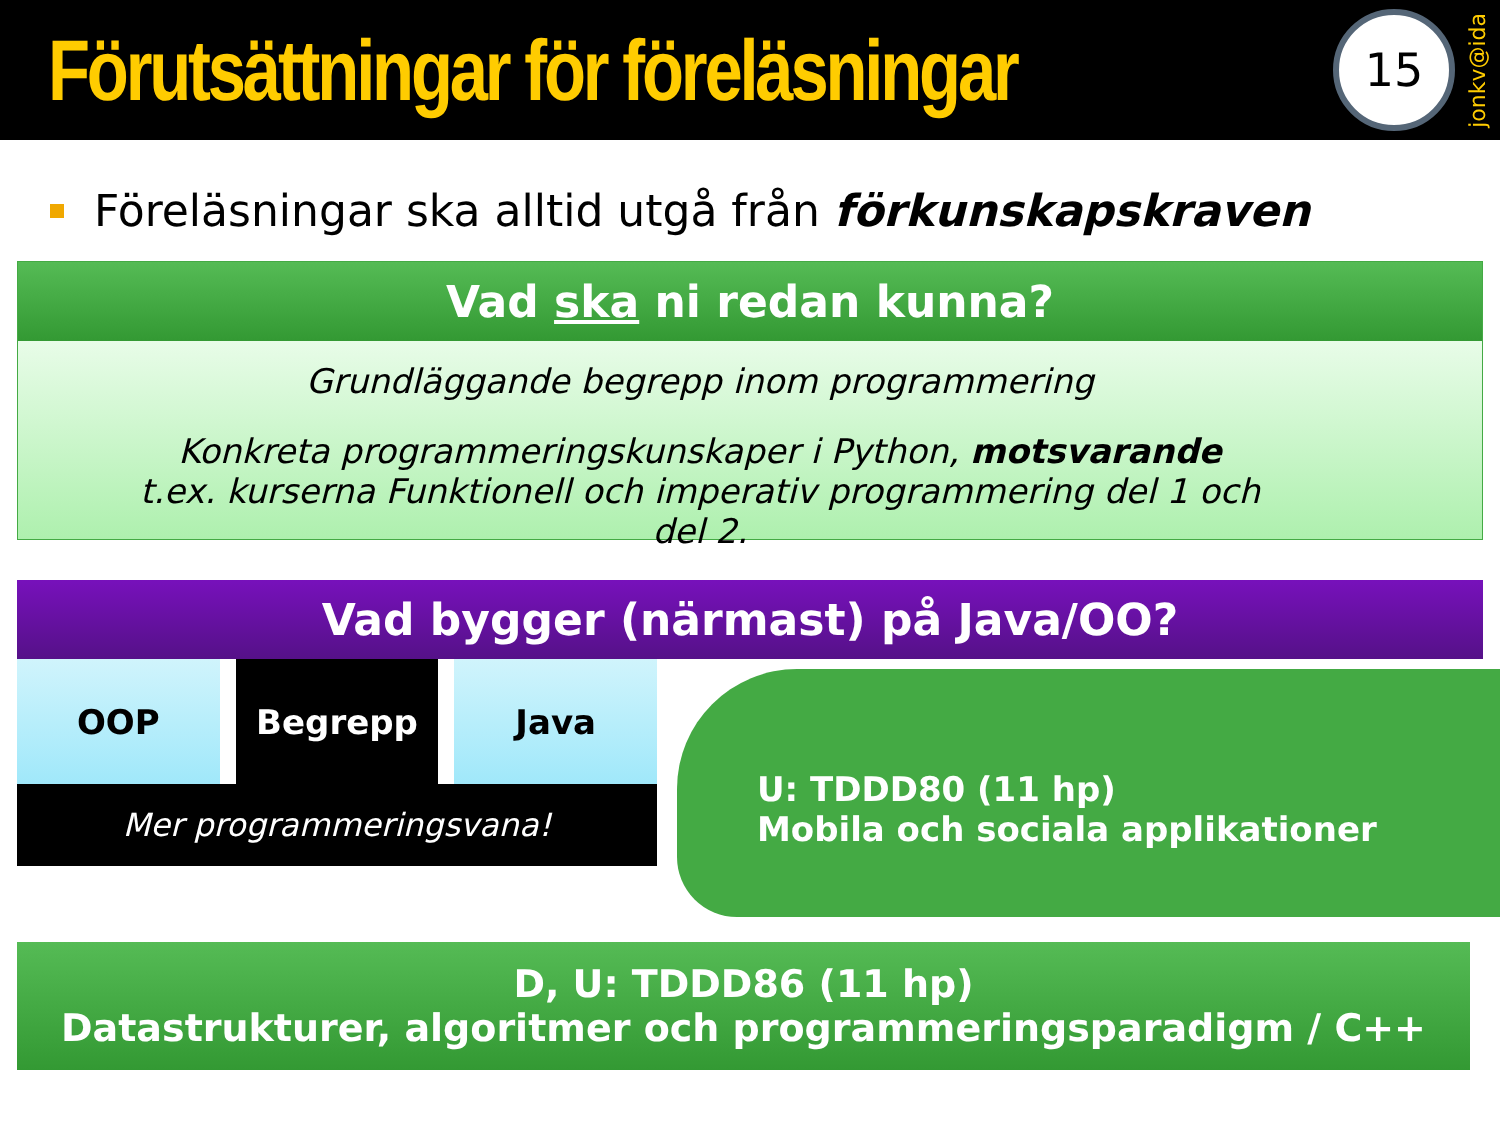Förutsättningar för föreläsningar
15
jonkv@ida
Föreläsningar ska alltid utgå från förkunskapskraven
Vad ska ni redan kunna?
Grundläggande begrepp inom programmering
Konkreta programmeringskunskaper i Python, motsvarande
t.ex. kurserna Funktionell och imperativ programmering del 1 och del 2.
Vad bygger (närmast) på Java/OO?
OOP Begrepp Java
Mer programmeringsvana!
U: TDDD80 (11 hp)
Mobila och sociala applikationer
D, U: TDDD86 (11 hp)
Datastrukturer, algoritmer och programmeringsparadigm / C++